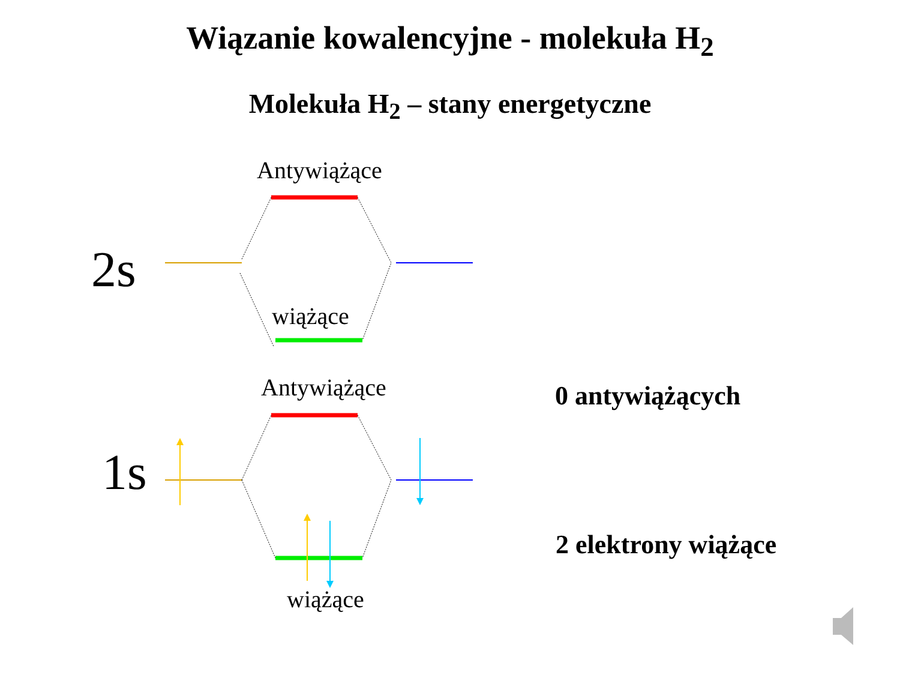Wiązanie kowalencyjne - molekuła H<sub>2</sub>
Molekuła H<sub>2</sub> – stany energetyczne
Antywiążące
2s
wiążące
Antywiążące
1s
wiążące
0 antywiążących
2 elektrony wiążące